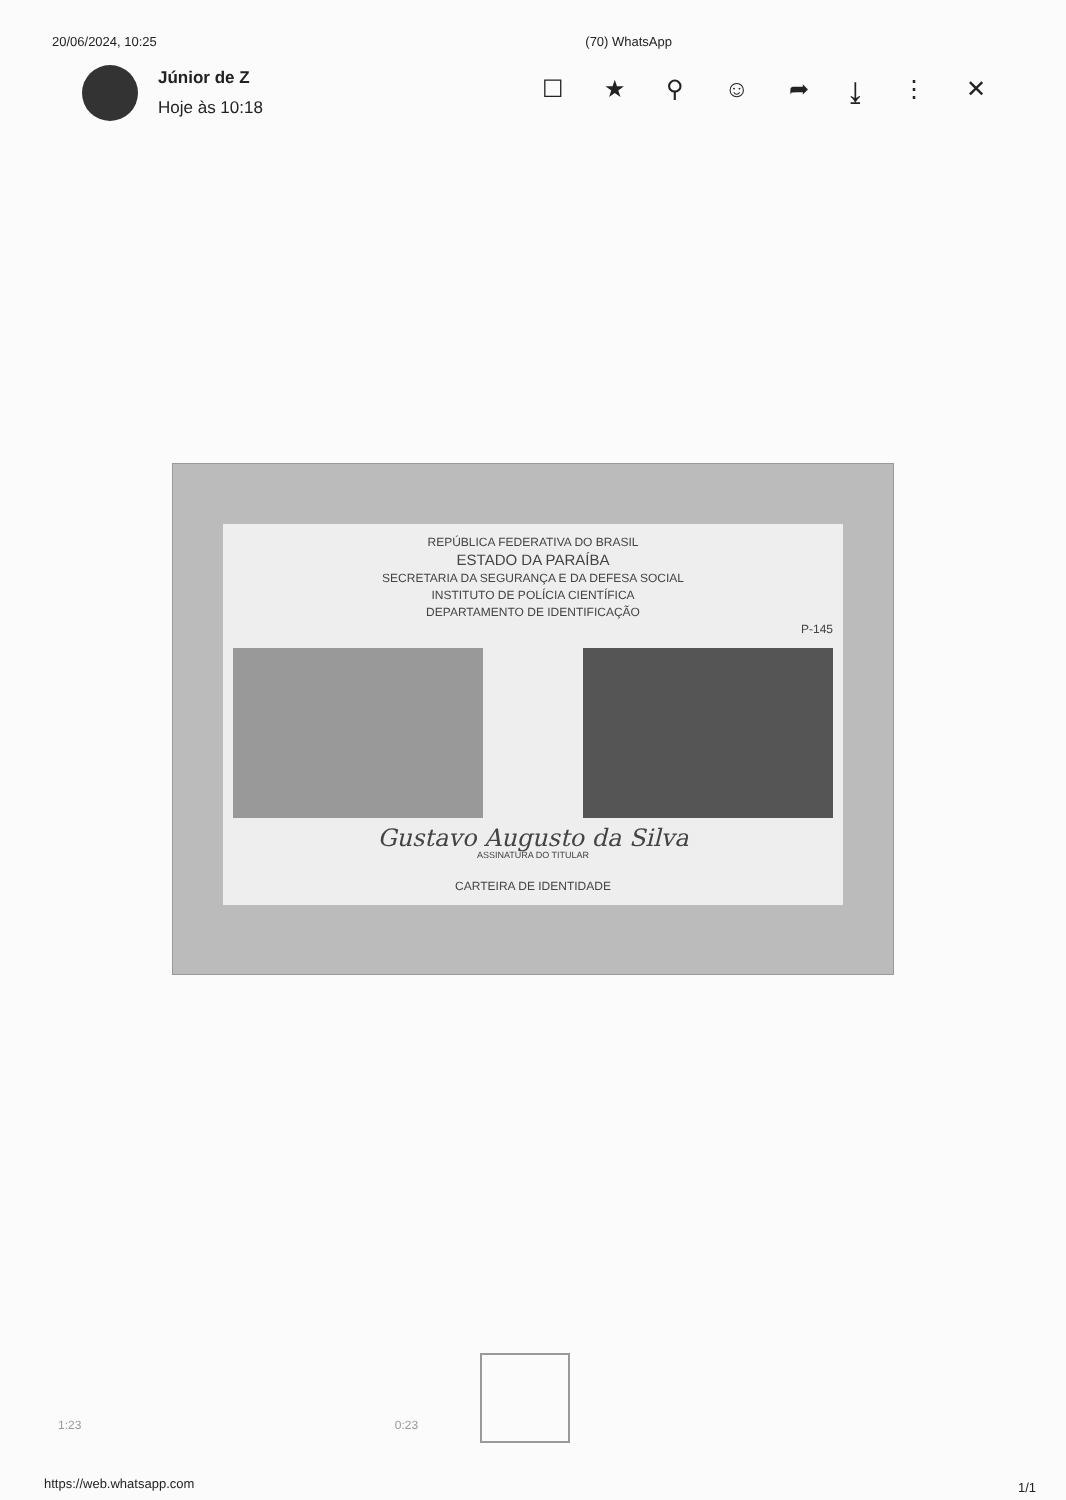20/06/2024, 10:25 (70) WhatsApp
Júnior de Z
Hoje às 10:18
☐ ★ ⚲ ☺ ➦ ⤓ ⋮ ✕
REPÚBLICA FEDERATIVA DO BRASIL
ESTADO DA PARAÍBA
SECRETARIA DA SEGURANÇA E DA DEFESA SOCIAL
INSTITUTO DE POLÍCIA CIENTÍFICA
DEPARTAMENTO DE IDENTIFICAÇÃO
P-145
Gustavo Augusto da Silva
ASSINATURA DO TITULAR
CARTEIRA DE IDENTIDADE
1:23 0:23
https://web.whatsapp.com 1/1